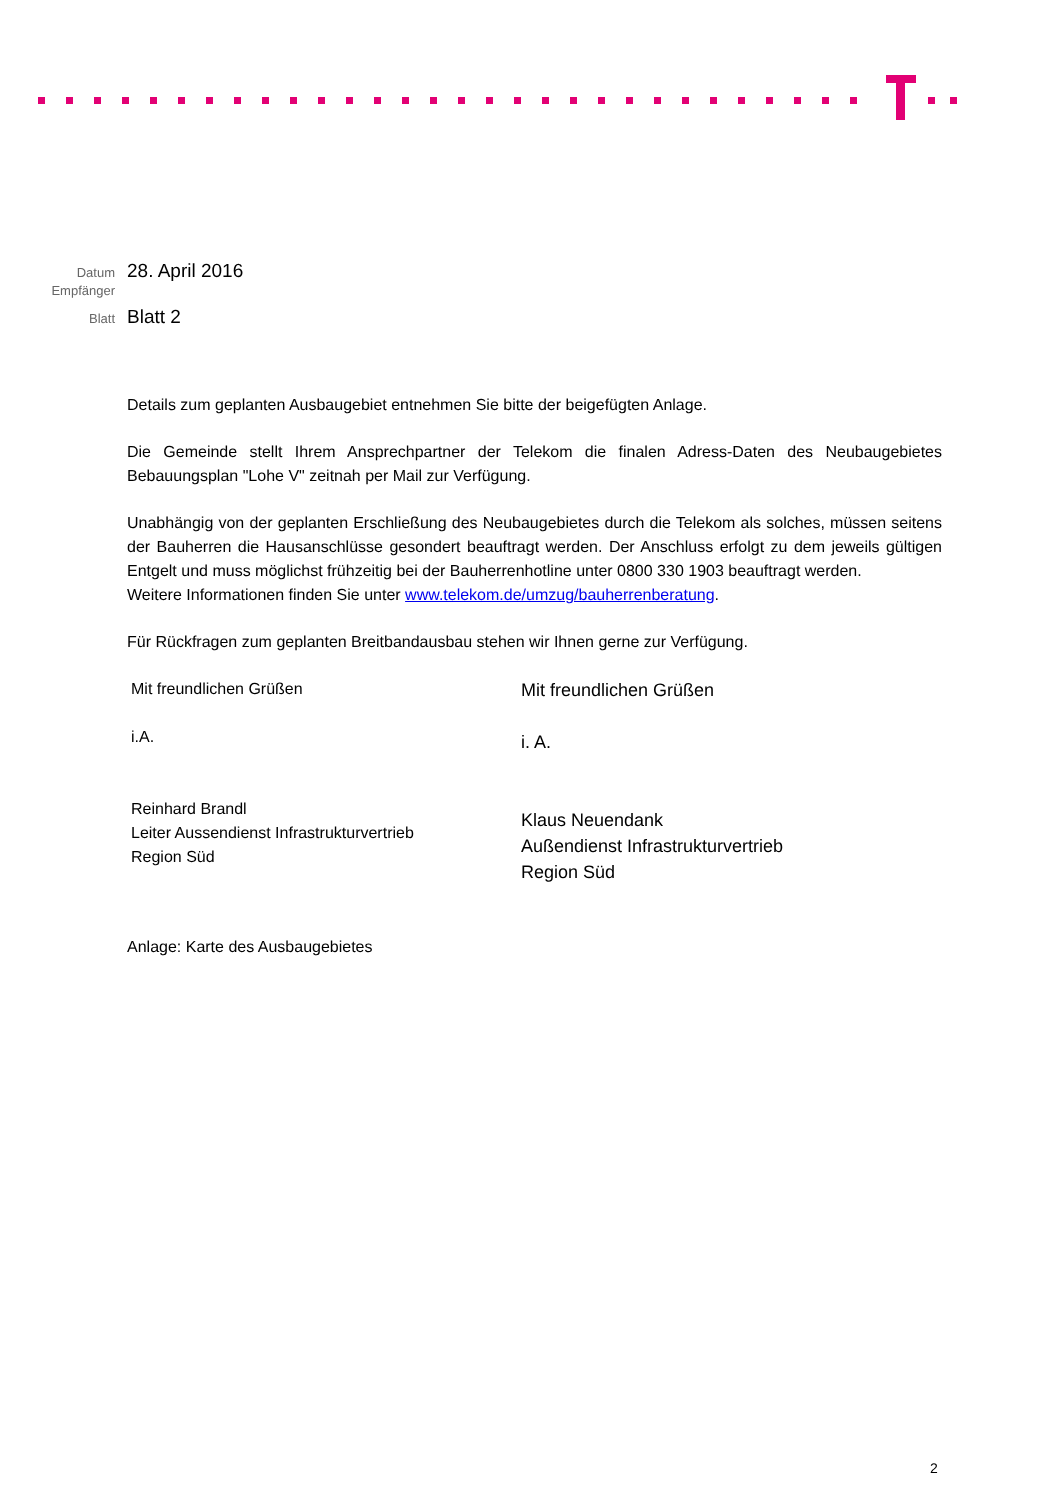Datum 28. April 2016
Empfänger
Blatt Blatt 2
Details zum geplanten Ausbaugebiet entnehmen Sie bitte der beigefügten Anlage.
Die Gemeinde stellt Ihrem Ansprechpartner der Telekom die finalen Adress-Daten des Neubaugebietes Bebauungsplan "Lohe V" zeitnah per Mail zur Verfügung.
Unabhängig von der geplanten Erschließung des Neubaugebietes durch die Telekom als solches, müssen seitens der Bauherren die Hausanschlüsse gesondert beauftragt werden. Der Anschluss erfolgt zu dem jeweils gültigen Entgelt und muss möglichst frühzeitig bei der Bauherrenhotline unter 0800 330 1903 beauftragt werden.
Weitere Informationen finden Sie unter www.telekom.de/umzug/bauherrenberatung.
Für Rückfragen zum geplanten Breitbandausbau stehen wir Ihnen gerne zur Verfügung.
Mit freundlichen Grüßen
i.A.
Reinhard Brandl
Leiter Aussendienst Infrastrukturvertrieb
Region Süd
Mit freundlichen Grüßen
i. A.
Klaus Neuendank
Außendienst Infrastrukturvertrieb
Region Süd
Anlage: Karte des Ausbaugebietes
2